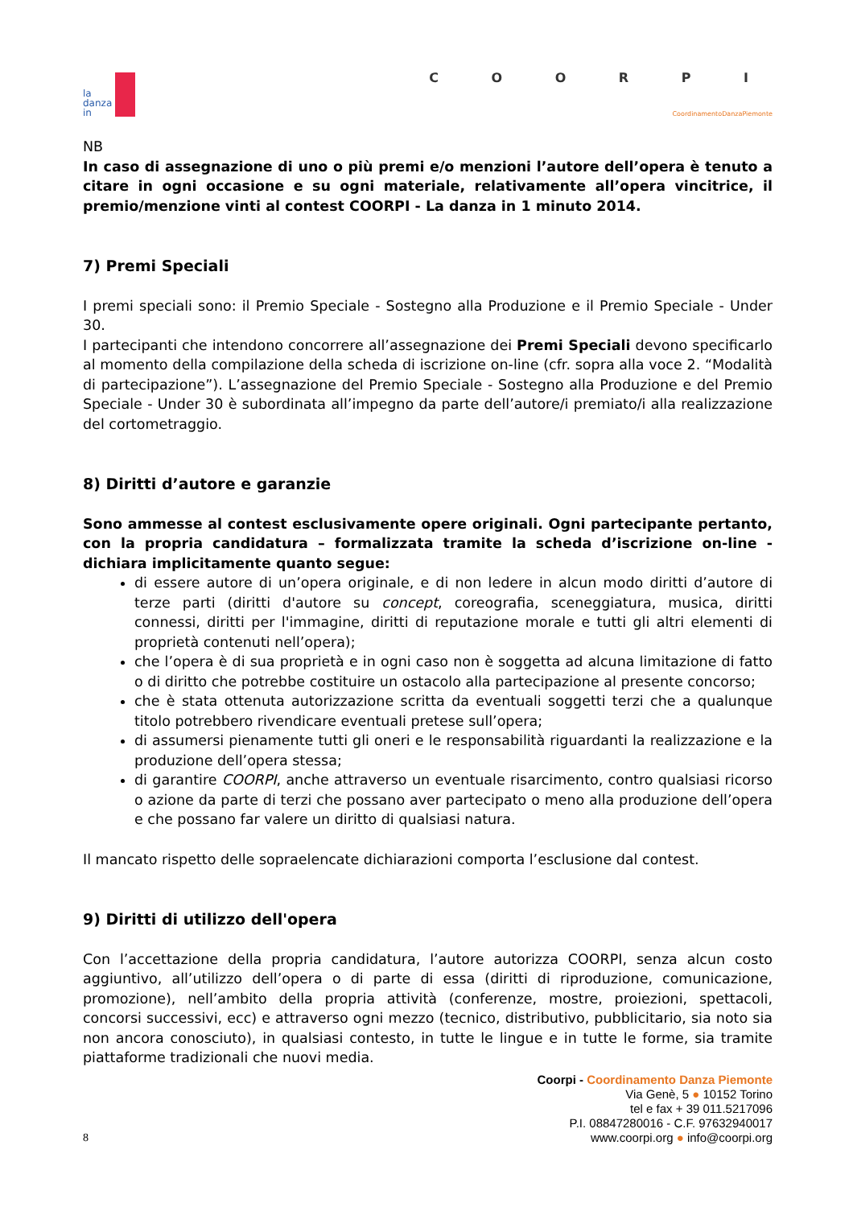la
danza
in
C O O R P I
CoordinamentoDanzaPiemonte
NB
In caso di assegnazione di uno o più premi e/o menzioni l’autore dell’opera è tenuto a citare in ogni occasione e su ogni materiale, relativamente all’opera vincitrice, il premio/menzione vinti al contest COORPI - La danza in 1 minuto 2014.
7) Premi Speciali
I premi speciali sono: il Premio Speciale - Sostegno alla Produzione e il Premio Speciale - Under 30.
I partecipanti che intendono concorrere all’assegnazione dei Premi Speciali devono specificarlo al momento della compilazione della scheda di iscrizione on-line (cfr. sopra alla voce 2. “Modalità di partecipazione”). L’assegnazione del Premio Speciale - Sostegno alla Produzione e del Premio Speciale - Under 30 è subordinata all’impegno da parte dell’autore/i premiato/i alla realizzazione del cortometraggio.
8) Diritti d’autore e garanzie
Sono ammesse al contest esclusivamente opere originali. Ogni partecipante pertanto, con la propria candidatura – formalizzata tramite la scheda d’iscrizione on-line - dichiara implicitamente quanto segue:
di essere autore di un’opera originale, e di non ledere in alcun modo diritti d’autore di terze parti (diritti d'autore su concept, coreografia, sceneggiatura, musica, diritti connessi, diritti per l'immagine, diritti di reputazione morale e tutti gli altri elementi di proprietà contenuti nell’opera);
che l’opera è di sua proprietà e in ogni caso non è soggetta ad alcuna limitazione di fatto o di diritto che potrebbe costituire un ostacolo alla partecipazione al presente concorso;
che è stata ottenuta autorizzazione scritta da eventuali soggetti terzi che a qualunque titolo potrebbero rivendicare eventuali pretese sull’opera;
di assumersi pienamente tutti gli oneri e le responsabilità riguardanti la realizzazione e la produzione dell’opera stessa;
di garantire COORPI, anche attraverso un eventuale risarcimento, contro qualsiasi ricorso o azione da parte di terzi che possano aver partecipato o meno alla produzione dell’opera e che possano far valere un diritto di qualsiasi natura.
Il mancato rispetto delle sopraelencate dichiarazioni comporta l’esclusione dal contest.
9) Diritti di utilizzo dell'opera
Con l’accettazione della propria candidatura, l’autore autorizza COORPI, senza alcun costo aggiuntivo, all’utilizzo dell’opera o di parte di essa (diritti di riproduzione, comunicazione, promozione), nell’ambito della propria attività (conferenze, mostre, proiezioni, spettacoli, concorsi successivi, ecc) e attraverso ogni mezzo (tecnico, distributivo, pubblicitario, sia noto sia non ancora conosciuto), in qualsiasi contesto, in tutte le lingue e in tutte le forme, sia tramite piattaforme tradizionali che nuovi media.
8
Coorpi - Coordinamento Danza Piemonte
Via Genè, 5 ● 10152 Torino
tel e fax + 39 011.5217096
P.I. 08847280016 - C.F. 97632940017
www.coorpi.org ● info@coorpi.org